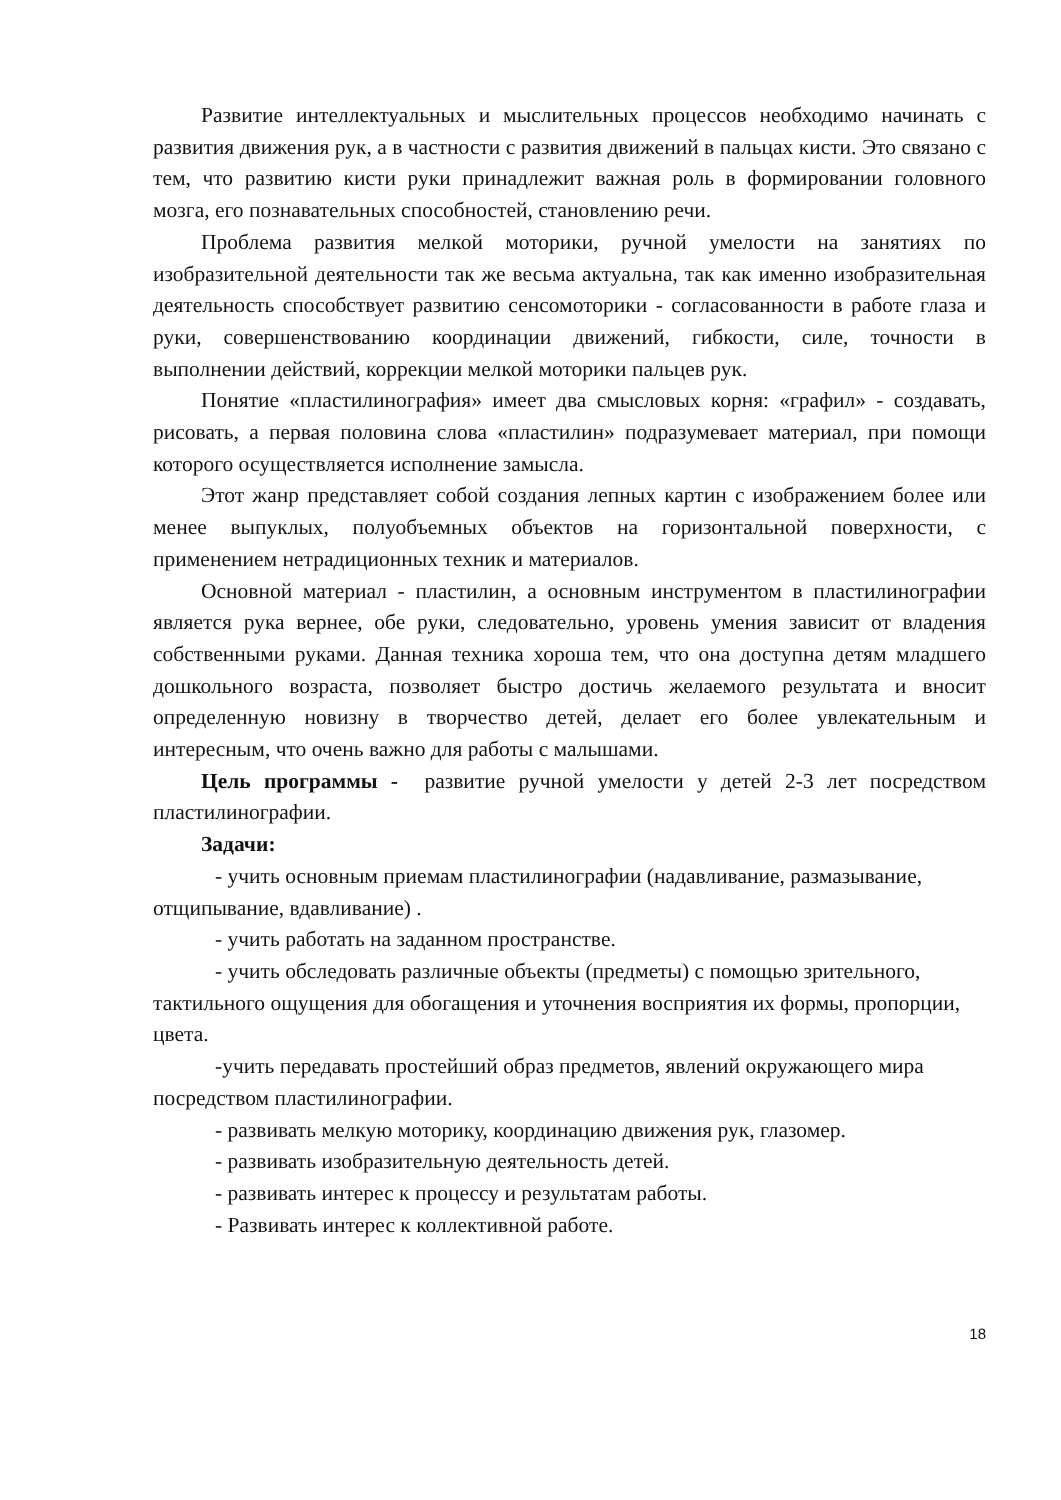Развитие интеллектуальных и мыслительных процессов необходимо начинать с развития движения рук, а в частности с развития движений в пальцах кисти. Это связано с тем, что развитию кисти руки принадлежит важная роль в формировании головного мозга, его познавательных способностей, становлению речи.
Проблема развития мелкой моторики, ручной умелости на занятиях по изобразительной деятельности так же весьма актуальна, так как именно изобразительная деятельность способствует развитию сенсомоторики - согласованности в работе глаза и руки, совершенствованию координации движений, гибкости, силе, точности в выполнении действий, коррекции мелкой моторики пальцев рук.
Понятие «пластилинография» имеет два смысловых корня: «графил» - создавать, рисовать, а первая половина слова «пластилин» подразумевает материал, при помощи которого осуществляется исполнение замысла.
Этот жанр представляет собой создания лепных картин с изображением более или менее выпуклых, полуобъемных объектов на горизонтальной поверхности, с применением нетрадиционных техник и материалов.
Основной материал - пластилин, а основным инструментом в пластилинографии является рука вернее, обе руки, следовательно, уровень умения зависит от владения собственными руками. Данная техника хороша тем, что она доступна детям младшего дошкольного возраста, позволяет быстро достичь желаемого результата и вносит определенную новизну в творчество детей, делает его более увлекательным и интересным, что очень важно для работы с малышами.
Цель программы - развитие ручной умелости у детей 2-3 лет посредством пластилинографии.
Задачи:
- учить основным приемам пластилинографии (надавливание, размазывание, отщипывание, вдавливание) .
- учить работать на заданном пространстве.
- учить обследовать различные объекты (предметы) с помощью зрительного, тактильного ощущения для обогащения и уточнения восприятия их формы, пропорции, цвета.
-учить передавать простейший образ предметов, явлений окружающего мира посредством пластилинографии.
- развивать мелкую моторику, координацию движения рук, глазомер.
- развивать изобразительную деятельность детей.
- развивать интерес к процессу и результатам работы.
- Развивать интерес к коллективной работе.
18